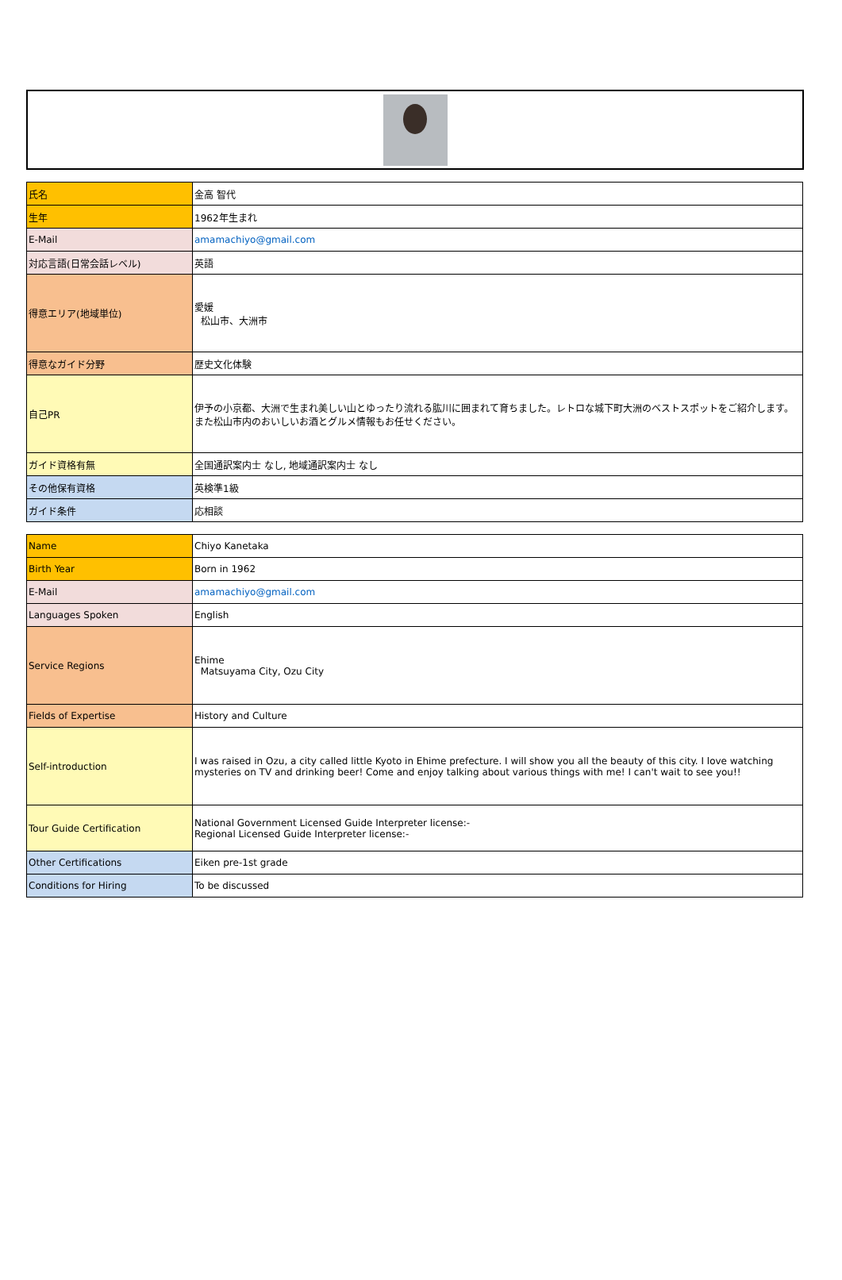| 氏名 | 金高 智代 |
| 生年 | 1962年生まれ |
| E-Mail | amamachiyo@gmail.com |
| 対応言語(日常会話レベル) | 英語 |
| 得意エリア(地域単位) | 愛媛 松山市、大洲市 |
| 得意なガイド分野 | 歴史文化体験 |
| 自己PR | 伊予の小京都、大洲で生まれ美しい山とゆったり流れる肱川に囲まれて育ちました。レトロな城下町大洲のベストスポットをご紹介します。また松山市内のおいしいお酒とグルメ情報もお任せください。 |
| ガイド資格有無 | 全国通訳案内士 なし, 地域通訳案内士 なし |
| その他保有資格 | 英検準1級 |
| ガイド条件 | 応相談 |
| Name | Chiyo Kanetaka |
| Birth Year | Born in 1962 |
| E-Mail | amamachiyo@gmail.com |
| Languages Spoken | English |
| Service Regions | Ehime Matsuyama City, Ozu City |
| Fields of Expertise | History and Culture |
| Self-introduction | I was raised in Ozu, a city called little Kyoto in Ehime prefecture. I will show you all the beauty of this city. I love watching mysteries on TV and drinking beer! Come and enjoy talking about various things with me! I can't wait to see you!! |
| Tour Guide Certification | National Government Licensed Guide Interpreter license:- Regional Licensed Guide Interpreter license:- |
| Other Certifications | Eiken pre-1st grade |
| Conditions for Hiring | To be discussed |